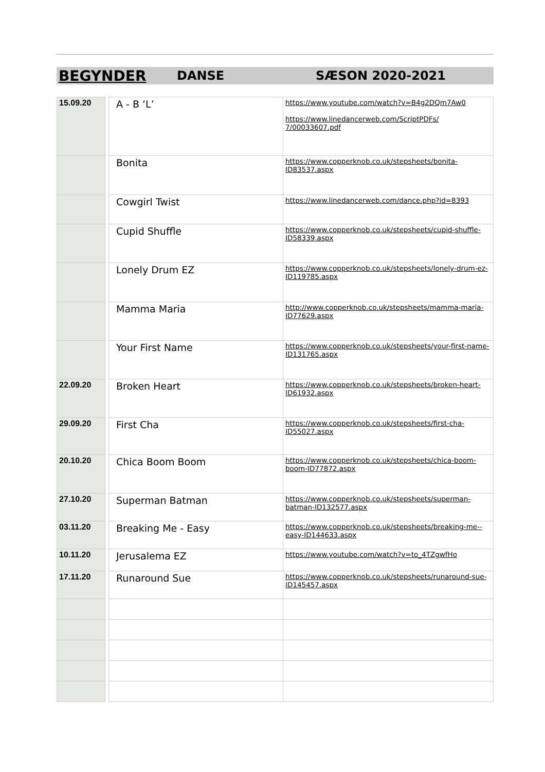BEGYNDER DANSE SÆSON 2020-2021
| 15.09.20 | | A - B ‘L’ | https://www.youtube.com/watch?v=B4g2DQm7Aw0 https://www.linedancerweb.com/ScriptPDFs/ 7/00033607.pdf |
| | | Bonita | https://www.copperknob.co.uk/stepsheets/bonita-ID83537.aspx |
| | | Cowgirl Twist | https://www.linedancerweb.com/dance.php?id=8393 |
| | | Cupid Shuffle | https://www.copperknob.co.uk/stepsheets/cupid-shuffle-ID58339.aspx |
| | | Lonely Drum EZ | https://www.copperknob.co.uk/stepsheets/lonely-drum-ez-ID119785.aspx |
| | | Mamma Maria | http://www.copperknob.co.uk/stepsheets/mamma-maria-ID77629.aspx |
| | | Your First Name | https://www.copperknob.co.uk/stepsheets/your-first-name-ID131765.aspx |
| 22.09.20 | | Broken Heart | https://www.copperknob.co.uk/stepsheets/broken-heart-ID61932.aspx |
| 29.09.20 | | First Cha | https://www.copperknob.co.uk/stepsheets/first-cha-ID55027.aspx |
| 20.10.20 | | Chica Boom Boom | https://www.copperknob.co.uk/stepsheets/chica-boom-boom-ID77872.aspx |
| 27.10.20 | | Superman Batman | https://www.copperknob.co.uk/stepsheets/superman-batman-ID132577.aspx |
| 03.11.20 | | Breaking Me - Easy | https://www.copperknob.co.uk/stepsheets/breaking-me--easy-ID144633.aspx |
| 10.11.20 | | Jerusalema EZ | https://www.youtube.com/watch?v=to_4TZgwfHo |
| 17.11.20 | | Runaround Sue | https://www.copperknob.co.uk/stepsheets/runaround-sue-ID145457.aspx |